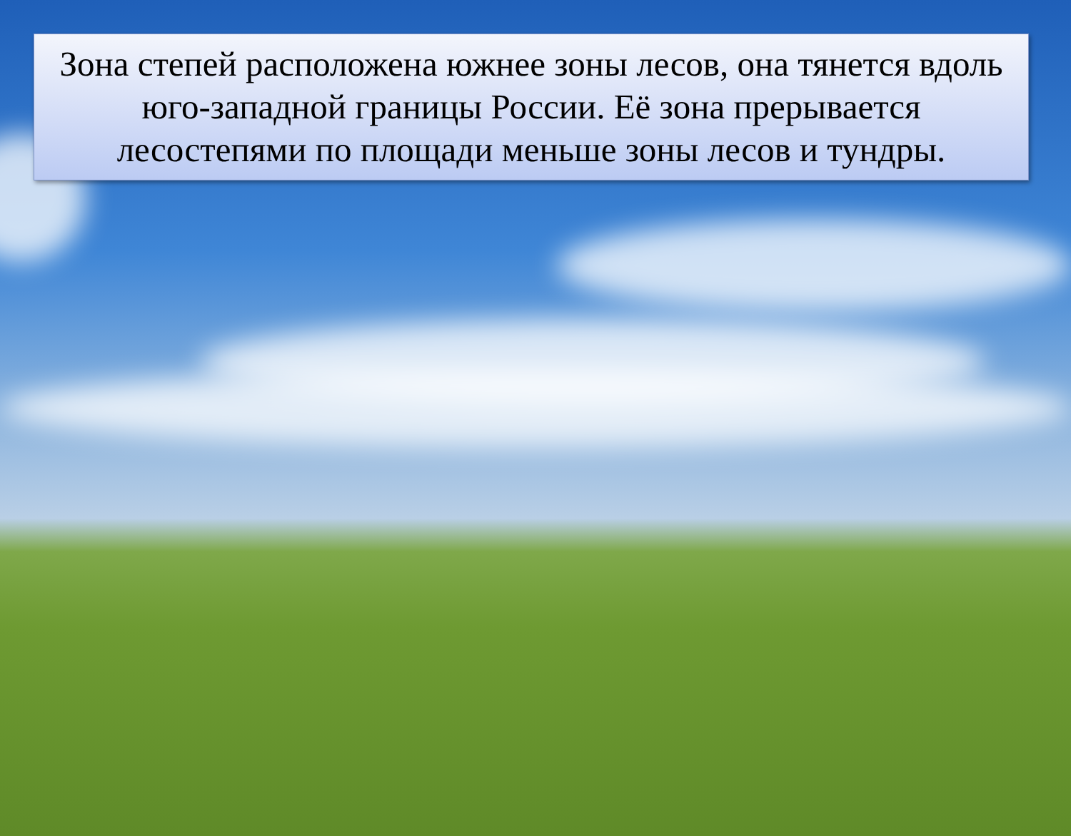Зона степей расположена южнее зоны лесов, она тянется вдоль юго-западной границы России. Её зона прерывается лесостепями по площади меньше зоны лесов и тундры.